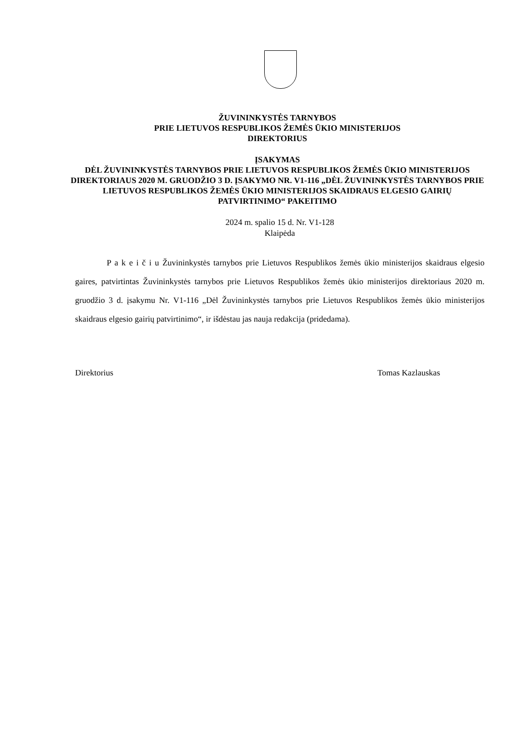ŽUVININKYSTĖS TARNYBOS
PRIE LIETUVOS RESPUBLIKOS ŽEMĖS ŪKIO MINISTERIJOS
DIREKTORIUS
ĮSAKYMAS
DĖL ŽUVININKYSTĖS TARNYBOS PRIE LIETUVOS RESPUBLIKOS ŽEMĖS ŪKIO MINISTERIJOS DIREKTORIAUS 2020 M. GRUODŽIO 3 D. ĮSAKYMO NR. V1-116 „DĖL ŽUVININKYSTĖS TARNYBOS PRIE LIETUVOS RESPUBLIKOS ŽEMĖS ŪKIO MINISTERIJOS SKAIDRAUS ELGESIO GAIRIŲ PATVIRTINIMO“ PAKEITIMO
2024 m. spalio 15 d. Nr. V1-128
Klaipėda
P a k e i č i u Žuvininkystės tarnybos prie Lietuvos Respublikos žemės ūkio ministerijos skaidraus elgesio gaires, patvirtintas Žuvininkystės tarnybos prie Lietuvos Respublikos žemės ūkio ministerijos direktoriaus 2020 m. gruodžio 3 d. įsakymu Nr. V1-116 „Dėl Žuvininkystės tarnybos prie Lietuvos Respublikos žemės ūkio ministerijos skaidraus elgesio gairių patvirtinimo“, ir išdėstau jas nauja redakcija (pridedama).
Direktorius Tomas Kazlauskas